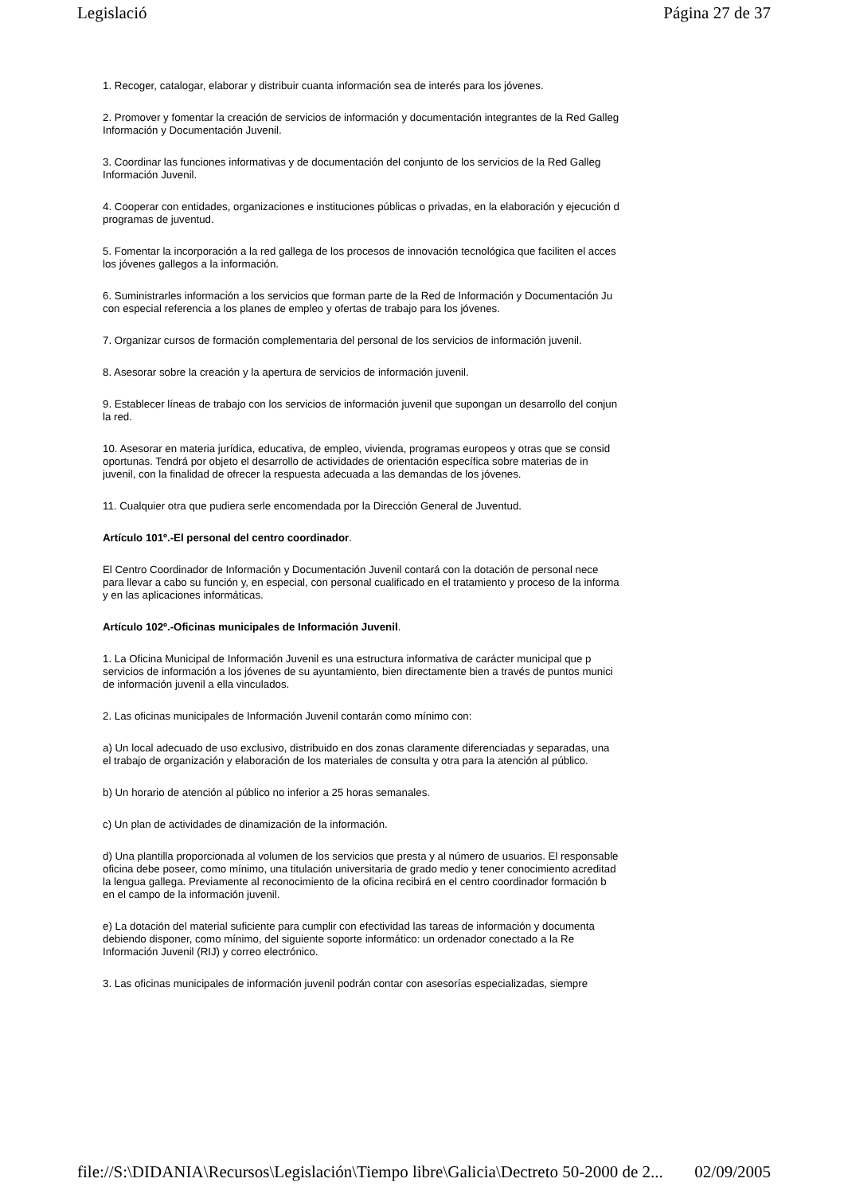Legislació Página 27 de 37
1. Recoger, catalogar, elaborar y distribuir cuanta información sea de interés para los jóvenes.
2. Promover y fomentar la creación de servicios de información y documentación integrantes de la Red Galleg
Información y Documentación Juvenil.
3. Coordinar las funciones informativas y de documentación del conjunto de los servicios de la Red Galleg
Información Juvenil.
4. Cooperar con entidades, organizaciones e instituciones públicas o privadas, en la elaboración y ejecución d
programas de juventud.
5. Fomentar la incorporación a la red gallega de los procesos de innovación tecnológica que faciliten el acces
los jóvenes gallegos a la información.
6. Suministrarles información a los servicios que forman parte de la Red de Información y Documentación Ju
con especial referencia a los planes de empleo y ofertas de trabajo para los jóvenes.
7. Organizar cursos de formación complementaria del personal de los servicios de información juvenil.
8. Asesorar sobre la creación y la apertura de servicios de información juvenil.
9. Establecer líneas de trabajo con los servicios de información juvenil que supongan un desarrollo del conjun
la red.
10. Asesorar en materia jurídica, educativa, de empleo, vivienda, programas europeos y otras que se consid
oportunas. Tendrá por objeto el desarrollo de actividades de orientación específica sobre materias de in
juvenil, con la finalidad de ofrecer la respuesta adecuada a las demandas de los jóvenes.
11. Cualquier otra que pudiera serle encomendada por la Dirección General de Juventud.
Artículo 101º.-El personal del centro coordinador.
El Centro Coordinador de Información y Documentación Juvenil contará con la dotación de personal nece
para llevar a cabo su función y, en especial, con personal cualificado en el tratamiento y proceso de la informa
y en las aplicaciones informáticas.
Artículo 102º.-Oficinas municipales de Información Juvenil.
1. La Oficina Municipal de Información Juvenil es una estructura informativa de carácter municipal que p
servicios de información a los jóvenes de su ayuntamiento, bien directamente bien a través de puntos munici
de información juvenil a ella vinculados.
2. Las oficinas municipales de Información Juvenil contarán como mínimo con:
a) Un local adecuado de uso exclusivo, distribuido en dos zonas claramente diferenciadas y separadas, una
el trabajo de organización y elaboración de los materiales de consulta y otra para la atención al público.
b) Un horario de atención al público no inferior a 25 horas semanales.
c) Un plan de actividades de dinamización de la información.
d) Una plantilla proporcionada al volumen de los servicios que presta y al número de usuarios. El responsable
oficina debe poseer, como mínimo, una titulación universitaria de grado medio y tener conocimiento acreditad
la lengua gallega. Previamente al reconocimiento de la oficina recibirá en el centro coordinador formación b
en el campo de la información juvenil.
e) La dotación del material suficiente para cumplir con efectividad las tareas de información y documenta
debiendo disponer, como mínimo, del siguiente soporte informático: un ordenador conectado a la Re
Información Juvenil (RIJ) y correo electrónico.
3. Las oficinas municipales de información juvenil podrán contar con asesorías especializadas, siempre
file://S:\DIDANIA\Recursos\Legislación\Tiempo libre\Galicia\Dectreto 50-2000 de 2... 02/09/2005